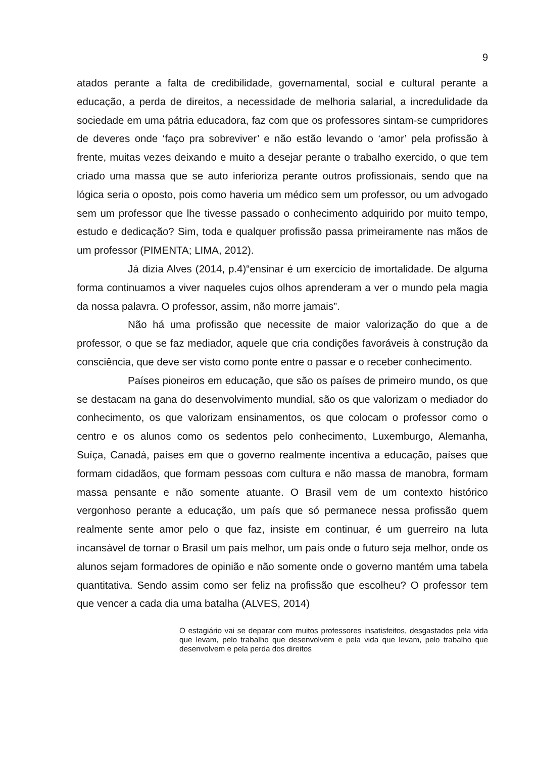9
atados perante a falta de credibilidade, governamental, social e cultural perante a educação, a perda de direitos, a necessidade de melhoria salarial, a incredulidade da sociedade em uma pátria educadora, faz com que os professores sintam-se cumpridores de deveres onde ‘faço pra sobreviver’ e não estão levando o ‘amor’ pela profissão à frente, muitas vezes deixando e muito a desejar perante o trabalho exercido, o que tem criado uma massa que se auto inferioriza perante outros profissionais, sendo que na lógica seria o oposto, pois como haveria um médico sem um professor, ou um advogado sem um professor que lhe tivesse passado o conhecimento adquirido por muito tempo, estudo e dedicação? Sim, toda e qualquer profissão passa primeiramente nas mãos de um professor (PIMENTA; LIMA, 2012).
Já dizia Alves (2014, p.4)“ensinar é um exercício de imortalidade. De alguma forma continuamos a viver naqueles cujos olhos aprenderam a ver o mundo pela magia da nossa palavra. O professor, assim, não morre jamais”.
Não há uma profissão que necessite de maior valorização do que a de professor, o que se faz mediador, aquele que cria condições favoráveis à construção da consciência, que deve ser visto como ponte entre o passar e o receber conhecimento.
Países pioneiros em educação, que são os países de primeiro mundo, os que se destacam na gana do desenvolvimento mundial, são os que valorizam o mediador do conhecimento, os que valorizam ensinamentos, os que colocam o professor como o centro e os alunos como os sedentos pelo conhecimento, Luxemburgo, Alemanha, Suíça, Canadá, países em que o governo realmente incentiva a educação, países que formam cidadãos, que formam pessoas com cultura e não massa de manobra, formam massa pensante e não somente atuante. O Brasil vem de um contexto histórico vergonhoso perante a educação, um país que só permanece nessa profissão quem realmente sente amor pelo o que faz, insiste em continuar, é um guerreiro na luta incansável de tornar o Brasil um país melhor, um país onde o futuro seja melhor, onde os alunos sejam formadores de opinião e não somente onde o governo mantém uma tabela quantitativa. Sendo assim como ser feliz na profissão que escolheu? O professor tem que vencer a cada dia uma batalha (ALVES, 2014)
O estagiário vai se deparar com muitos professores insatisfeitos, desgastados pela vida que levam, pelo trabalho que desenvolvem e pela vida que levam, pelo trabalho que desenvolvem e pela perda dos direitos